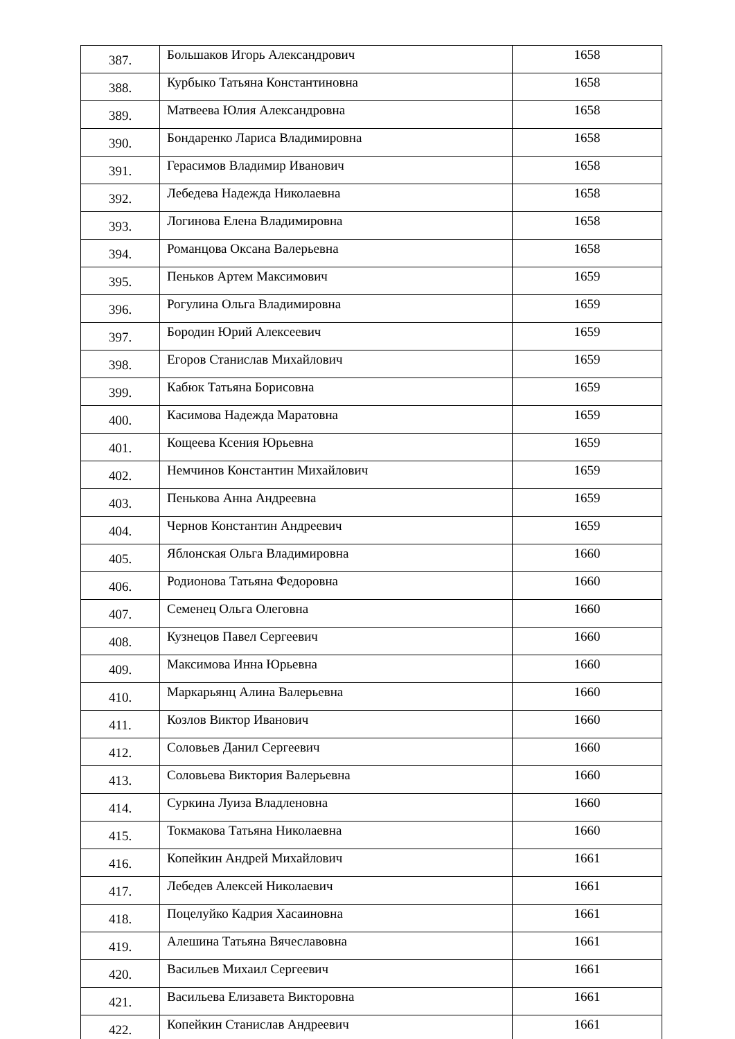| 387. | Большаков Игорь Александрович | 1658 |
| 388. | Курбыко Татьяна Константиновна | 1658 |
| 389. | Матвеева Юлия Александровна | 1658 |
| 390. | Бондаренко Лариса Владимировна | 1658 |
| 391. | Герасимов Владимир Иванович | 1658 |
| 392. | Лебедева Надежда Николаевна | 1658 |
| 393. | Логинова Елена Владимировна | 1658 |
| 394. | Романцова Оксана Валерьевна | 1658 |
| 395. | Пеньков Артем Максимович | 1659 |
| 396. | Рогулина Ольга Владимировна | 1659 |
| 397. | Бородин Юрий Алексеевич | 1659 |
| 398. | Егоров Станислав Михайлович | 1659 |
| 399. | Кабюк Татьяна Борисовна | 1659 |
| 400. | Касимова Надежда Маратовна | 1659 |
| 401. | Кощеева Ксения Юрьевна | 1659 |
| 402. | Немчинов Константин Михайлович | 1659 |
| 403. | Пенькова Анна Андреевна | 1659 |
| 404. | Чернов Константин Андреевич | 1659 |
| 405. | Яблонская Ольга Владимировна | 1660 |
| 406. | Родионова Татьяна Федоровна | 1660 |
| 407. | Семенец Ольга Олеговна | 1660 |
| 408. | Кузнецов Павел Сергеевич | 1660 |
| 409. | Максимова Инна Юрьевна | 1660 |
| 410. | Маркарьянц Алина Валерьевна | 1660 |
| 411. | Козлов Виктор Иванович | 1660 |
| 412. | Соловьев Данил Сергеевич | 1660 |
| 413. | Соловьева Виктория Валерьевна | 1660 |
| 414. | Суркина Луиза Владленовна | 1660 |
| 415. | Токмакова Татьяна Николаевна | 1660 |
| 416. | Копейкин Андрей Михайлович | 1661 |
| 417. | Лебедев Алексей Николаевич | 1661 |
| 418. | Поцелуйко Кадрия Хасаиновна | 1661 |
| 419. | Алешина Татьяна Вячеславовна | 1661 |
| 420. | Васильев Михаил Сергеевич | 1661 |
| 421. | Васильева Елизавета Викторовна | 1661 |
| 422. | Копейкин Станислав Андреевич | 1661 |